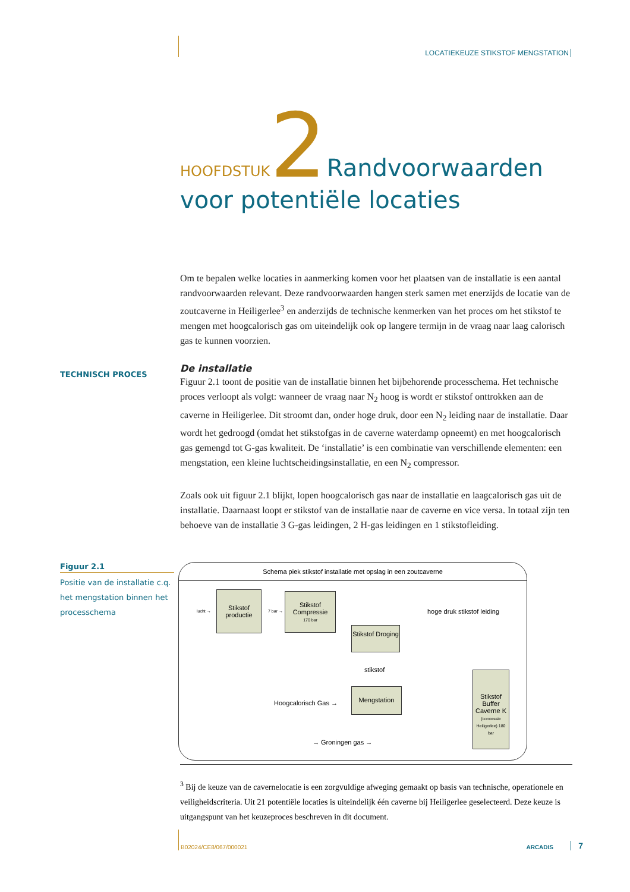LOCATIEKEUZE STIKSTOF MENGSTATION
HOOFDSTUK 2 Randvoorwaarden
voor potentiële locaties
Om te bepalen welke locaties in aanmerking komen voor het plaatsen van de installatie is een aantal randvoorwaarden relevant. Deze randvoorwaarden hangen sterk samen met enerzijds de locatie van de zoutcaverne in Heiligerlee<sup>3</sup> en anderzijds de technische kenmerken van het proces om het stikstof te mengen met hoogcalorisch gas om uiteindelijk ook op langere termijn in de vraag naar laag calorisch gas te kunnen voorzien.
De installatie
Figuur 2.1 toont de positie van de installatie binnen het bijbehorende processchema. Het technische proces verloopt als volgt: wanneer de vraag naar N<sub>2</sub> hoog is wordt er stikstof onttrokken aan de caverne in Heiligerlee. Dit stroomt dan, onder hoge druk, door een N<sub>2</sub> leiding naar de installatie. Daar wordt het gedroogd (omdat het stikstofgas in de caverne waterdamp opneemt) en met hoogcalorisch gas gemengd tot G-gas kwaliteit. De ‘installatie’ is een combinatie van verschillende elementen: een mengstation, een kleine luchtscheidingsinstallatie, en een N<sub>2</sub> compressor.
Zoals ook uit figuur 2.1 blijkt, lopen hoogcalorisch gas naar de installatie en laagcalorisch gas uit de installatie. Daarnaast loopt er stikstof van de installatie naar de caverne en vice versa. In totaal zijn ten behoeve van de installatie 3 G-gas leidingen, 2 H-gas leidingen en 1 stikstofleiding.
TECHNISCH PROCES
Figuur 2.1
Positie van de installatie c.q. het mengstation binnen het processchema
Schema piek stikstof installatie met opslag in een zoutcaverne
lucht →
Stikstof productie
7 bar →
Stikstof Compressie
170 bar
hoge druk stikstof leiding
Stikstof Droging
stikstof
Hoogcalorisch Gas →
Mengstation
→ Groningen gas →
Stikstof Buffer Caverne K
(concessie Heiligerlee) 180 bar
<sup>3</sup> Bij de keuze van de cavernelocatie is een zorgvuldige afweging gemaakt op basis van technische, operationele en veiligheidscriteria. Uit 21 potentiële locaties is uiteindelijk één caverne bij Heiligerlee geselecteerd. Deze keuze is uitgangspunt van het keuzeproces beschreven in dit document.
B02024/CE8/067/000021 ARCADIS 7